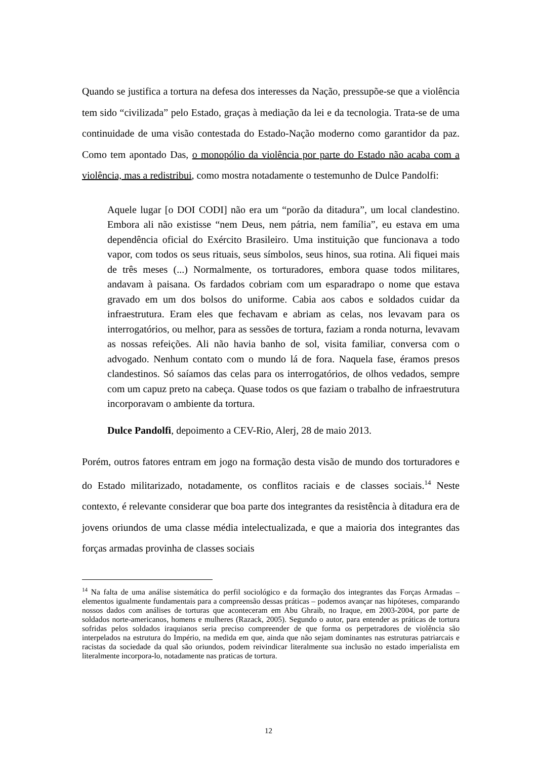Quando se justifica a tortura na defesa dos interesses da Nação, pressupõe-se que a violência tem sido “civilizada” pelo Estado, graças à mediação da lei e da tecnologia. Trata-se de uma continuidade de uma visão contestada do Estado-Nação moderno como garantidor da paz. Como tem apontado Das, o monopólio da violência por parte do Estado não acaba com a violência, mas a redistribui, como mostra notadamente o testemunho de Dulce Pandolfi:
Aquele lugar [o DOI CODI] não era um “porão da ditadura”, um local clandestino. Embora ali não existisse “nem Deus, nem pátria, nem família”, eu estava em uma dependência oficial do Exército Brasileiro. Uma instituição que funcionava a todo vapor, com todos os seus rituais, seus símbolos, seus hinos, sua rotina. Ali fiquei mais de três meses (...) Normalmente, os torturadores, embora quase todos militares, andavam à paisana. Os fardados cobriam com um esparadrapo o nome que estava gravado em um dos bolsos do uniforme. Cabia aos cabos e soldados cuidar da infraestrutura. Eram eles que fechavam e abriam as celas, nos levavam para os interrogatórios, ou melhor, para as sessões de tortura, faziam a ronda noturna, levavam as nossas refeições. Ali não havia banho de sol, visita familiar, conversa com o advogado. Nenhum contato com o mundo lá de fora. Naquela fase, éramos presos clandestinos. Só saíamos das celas para os interrogatórios, de olhos vedados, sempre com um capuz preto na cabeça. Quase todos os que faziam o trabalho de infraestrutura incorporavam o ambiente da tortura.
Dulce Pandolfi, depoimento a CEV-Rio, Alerj, 28 de maio 2013.
Porém, outros fatores entram em jogo na formação desta visão de mundo dos torturadores e do Estado militarizado, notadamente, os conflitos raciais e de classes sociais.<sup>14</sup> Neste contexto, é relevante considerar que boa parte dos integrantes da resistência à ditadura era de jovens oriundos de uma classe média intelectualizada, e que a maioria dos integrantes das forças armadas provinha de classes sociais
<sup>14</sup> Na falta de uma análise sistemática do perfil sociológico e da formação dos integrantes das Forças Armadas – elementos igualmente fundamentais para a compreensão dessas práticas – podemos avançar nas hipóteses, comparando nossos dados com análises de torturas que aconteceram em Abu Ghraib, no Iraque, em 2003-2004, por parte de soldados norte-americanos, homens e mulheres (Razack, 2005). Segundo o autor, para entender as práticas de tortura sofridas pelos soldados iraquianos seria preciso compreender de que forma os perpetradores de violência são interpelados na estrutura do Império, na medida em que, ainda que não sejam dominantes nas estruturas patriarcais e racistas da sociedade da qual são oriundos, podem reivindicar literalmente sua inclusão no estado imperialista em literalmente incorpora-lo, notadamente nas praticas de tortura.
12